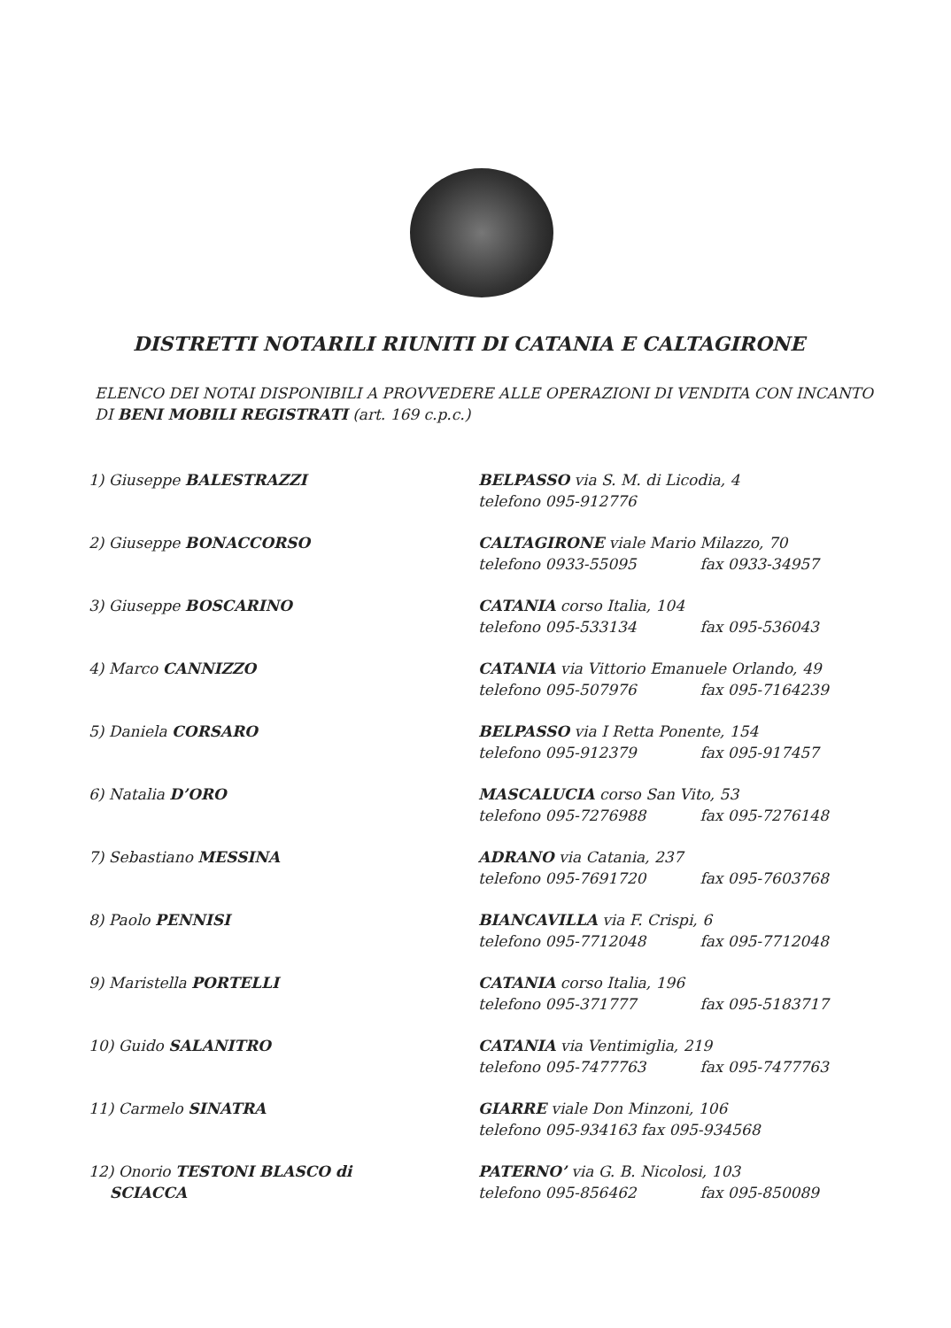DISTRETTI NOTARILI RIUNITI DI CATANIA E CALTAGIRONE
ELENCO DEI NOTAI DISPONIBILI A PROVVEDERE ALLE OPERAZIONI DI VENDITA CON INCANTO DI BENI MOBILI REGISTRATI (art. 169 c.p.c.)
| 1) Giuseppe BALESTRAZZI | BELPASSO via S. M. di Licodia, 4 telefono 095-912776 |
| 2) Giuseppe BONACCORSO | CALTAGIRONE viale Mario Milazzo, 70 telefono 0933-55095 fax 0933-34957 |
| 3) Giuseppe BOSCARINO | CATANIA corso Italia, 104 telefono 095-533134 fax 095-536043 |
| 4) Marco CANNIZZO | CATANIA via Vittorio Emanuele Orlando, 49 telefono 095-507976 fax 095-7164239 |
| 5) Daniela CORSARO | BELPASSO via I Retta Ponente, 154 telefono 095-912379 fax 095-917457 |
| 6) Natalia D’ORO | MASCALUCIA corso San Vito, 53 telefono 095-7276988 fax 095-7276148 |
| 7) Sebastiano MESSINA | ADRANO via Catania, 237 telefono 095-7691720 fax 095-7603768 |
| 8) Paolo PENNISI | BIANCAVILLA via F. Crispi, 6 telefono 095-7712048 fax 095-7712048 |
| 9) Maristella PORTELLI | CATANIA corso Italia, 196 telefono 095-371777 fax 095-5183717 |
| 10) Guido SALANITRO | CATANIA via Ventimiglia, 219 telefono 095-7477763 fax 095-7477763 |
| 11) Carmelo SINATRA | GIARRE viale Don Minzoni, 106 telefono 095-934163 fax 095-934568 |
| 12) Onorio TESTONI BLASCO di SCIACCA | PATERNO’ via G. B. Nicolosi, 103 telefono 095-856462 fax 095-850089 |